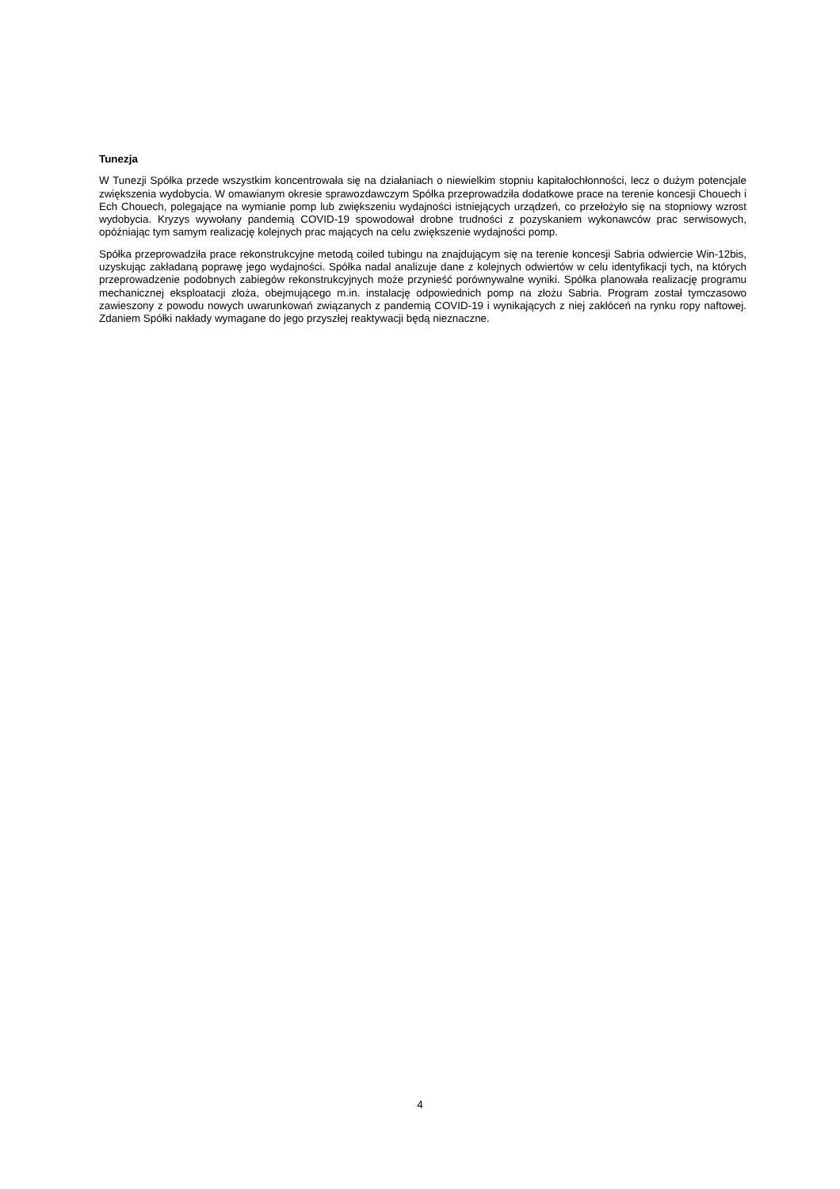Tunezja
W Tunezji Spółka przede wszystkim koncentrowała się na działaniach o niewielkim stopniu kapitałochłonności, lecz o dużym potencjale zwiększenia wydobycia. W omawianym okresie sprawozdawczym Spółka przeprowadziła dodatkowe prace na terenie koncesji Chouech i Ech Chouech, polegające na wymianie pomp lub zwiększeniu wydajności istniejących urządzeń, co przełożyło się na stopniowy wzrost wydobycia. Kryzys wywołany pandemią COVID-19 spowodował drobne trudności z pozyskaniem wykonawców prac serwisowych, opóźniając tym samym realizację kolejnych prac mających na celu zwiększenie wydajności pomp.
Spółka przeprowadziła prace rekonstrukcyjne metodą coiled tubingu na znajdującym się na terenie koncesji Sabria odwiercie Win-12bis, uzyskując zakładaną poprawę jego wydajności. Spółka nadal analizuje dane z kolejnych odwiertów w celu identyfikacji tych, na których przeprowadzenie podobnych zabiegów rekonstrukcyjnych może przynieść porównywalne wyniki. Spółka planowała realizację programu mechanicznej eksploatacji złoża, obejmującego m.in. instalację odpowiednich pomp na złożu Sabria. Program został tymczasowo zawieszony z powodu nowych uwarunkowań związanych z pandemią COVID-19 i wynikających z niej zakłóceń na rynku ropy naftowej. Zdaniem Spółki nakłady wymagane do jego przyszłej reaktywacji będą nieznaczne.
4